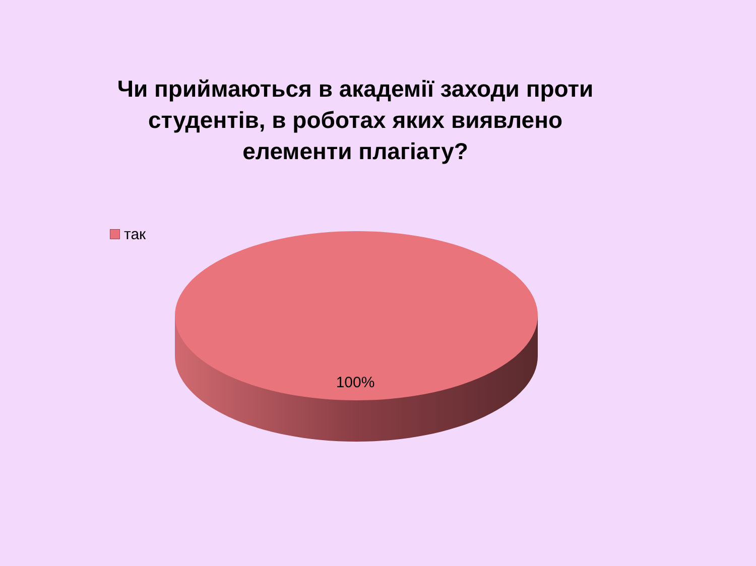Чи приймаються в академії заходи проти студентів, в роботах яких виявлено елементи плагіату?
так
100%